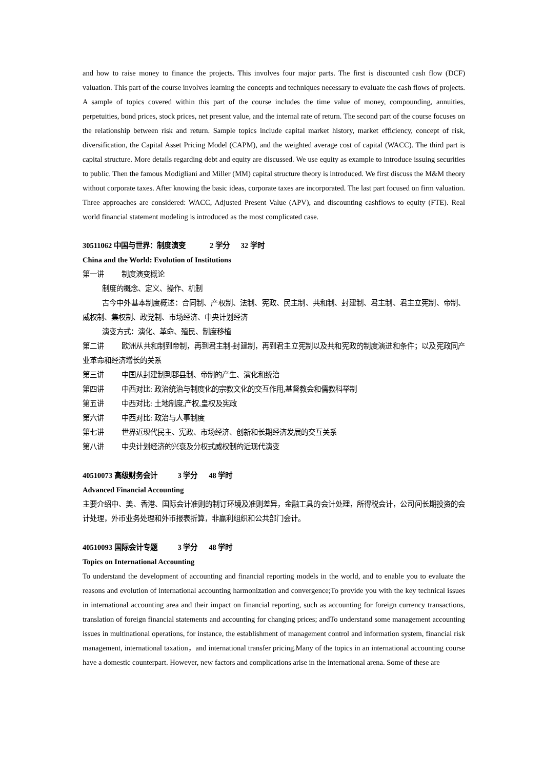and how to raise money to finance the projects. This involves four major parts. The first is discounted cash flow (DCF) valuation. This part of the course involves learning the concepts and techniques necessary to evaluate the cash flows of projects. A sample of topics covered within this part of the course includes the time value of money, compounding, annuities, perpetuities, bond prices, stock prices, net present value, and the internal rate of return. The second part of the course focuses on the relationship between risk and return. Sample topics include capital market history, market efficiency, concept of risk, diversification, the Capital Asset Pricing Model (CAPM), and the weighted average cost of capital (WACC). The third part is capital structure. More details regarding debt and equity are discussed. We use equity as example to introduce issuing securities to public. Then the famous Modigliani and Miller (MM) capital structure theory is introduced. We first discuss the M&M theory without corporate taxes. After knowing the basic ideas, corporate taxes are incorporated. The last part focused on firm valuation. Three approaches are considered: WACC, Adjusted Present Value (APV), and discounting cashflows to equity (FTE). Real world financial statement modeling is introduced as the most complicated case.
30511062 中国与世界：制度演变 2 学分 32 学时
China and the World: Evolution of Institutions
第一讲 制度演变概论
制度的概念、定义、操作、机制
古今中外基本制度概述：合同制、产权制、法制、宪政、民主制、共和制、封建制、君主制、君主立宪制、帝制、威权制、集权制、政党制、市场经济、中央计划经济
演变方式：演化、革命、殖民、制度移植
第二讲 欧洲从共和制到帝制，再到君主制-封建制，再到君主立宪制以及共和宪政的制度演进和条件；以及宪政同产业革命和经济增长的关系
第三讲 中国从封建制到郡县制、帝制的产生、演化和统治
第四讲 中西对比: 政治统治与制度化的宗教文化的交互作用,基督教会和儒教科举制
第五讲 中西对比: 土地制度,产权,皇权及宪政
第六讲 中西对比: 政治与人事制度
第七讲 世界近现代民主、宪政、市场经济、创新和长期经济发展的交互关系
第八讲 中央计划经济的兴衰及分权式威权制的近现代演变
40510073 高级财务会计 3 学分 48 学时
Advanced Financial Accounting
主要介绍中、美、香港、国际会计准则的制订环境及准则差异，金融工具的会计处理，所得税会计，公司间长期投资的会计处理，外币业务处理和外币报表折算，非赢利组织和公共部门会计。
40510093 国际会计专题 3 学分 48 学时
Topics on International Accounting
To understand the development of accounting and financial reporting models in the world, and to enable you to evaluate the reasons and evolution of international accounting harmonization and convergence;To provide you with the key technical issues in international accounting area and their impact on financial reporting, such as accounting for foreign currency transactions, translation of foreign financial statements and accounting for changing prices; andTo understand some management accounting issues in multinational operations, for instance, the establishment of management control and information system, financial risk management, international taxation，and international transfer pricing.Many of the topics in an international accounting course have a domestic counterpart. However, new factors and complications arise in the international arena. Some of these are